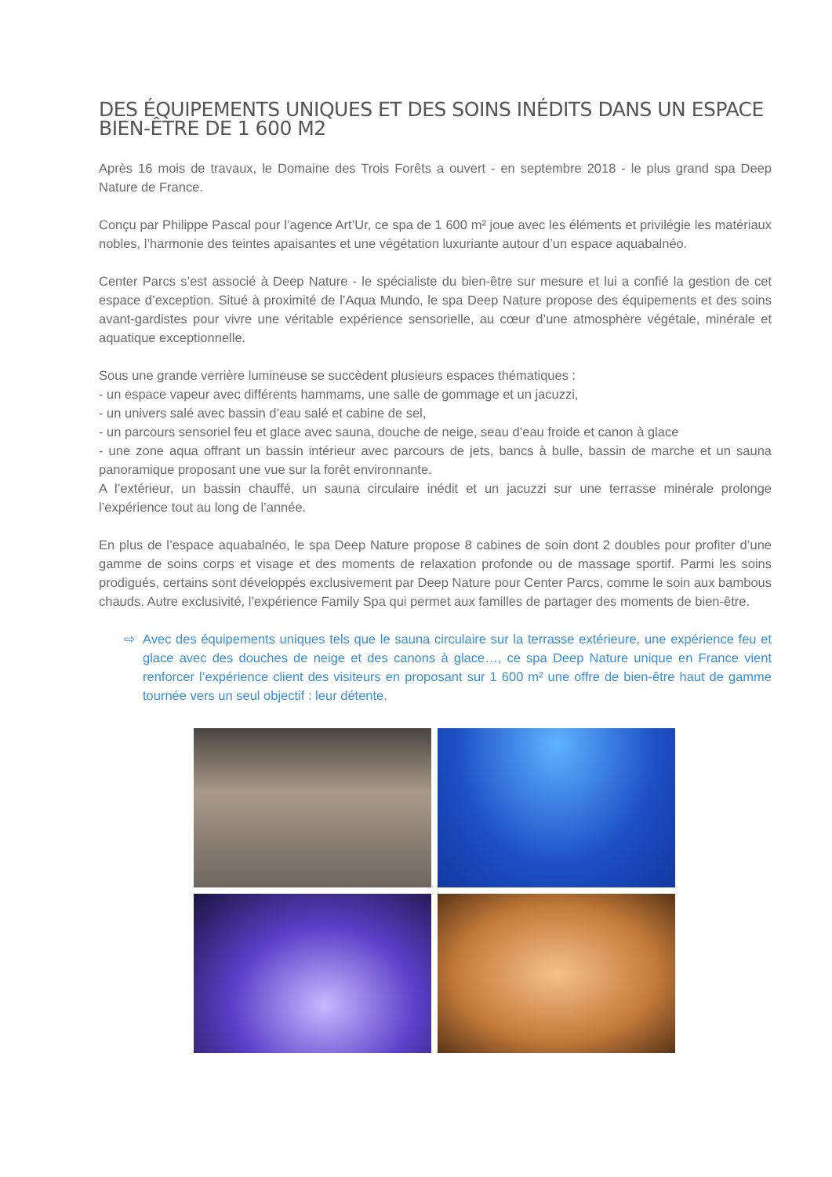DES ÉQUIPEMENTS UNIQUES ET DES SOINS INÉDITS DANS UN ESPACE BIEN-ÊTRE DE 1 600 M2
Après 16 mois de travaux, le Domaine des Trois Forêts a ouvert - en septembre 2018 - le plus grand spa Deep Nature de France.
Conçu par Philippe Pascal pour l’agence Art’Ur, ce spa de 1 600 m² joue avec les éléments et privilégie les matériaux nobles, l’harmonie des teintes apaisantes et une végétation luxuriante autour d’un espace aquabalnéo.
Center Parcs s’est associé à Deep Nature - le spécialiste du bien-être sur mesure et lui a confié la gestion de cet espace d’exception. Situé à proximité de l’Aqua Mundo, le spa Deep Nature propose des équipements et des soins avant-gardistes pour vivre une véritable expérience sensorielle, au cœur d’une atmosphère végétale, minérale et aquatique exceptionnelle.
Sous une grande verrière lumineuse se succèdent plusieurs espaces thématiques :
- un espace vapeur avec différents hammams, une salle de gommage et un jacuzzi,
- un univers salé avec bassin d’eau salé et cabine de sel,
- un parcours sensoriel feu et glace avec sauna, douche de neige, seau d’eau froide et canon à glace
- une zone aqua offrant un bassin intérieur avec parcours de jets, bancs à bulle, bassin de marche et un sauna panoramique proposant une vue sur la forêt environnante.
A l’extérieur, un bassin chauffé, un sauna circulaire inédit et un jacuzzi sur une terrasse minérale prolonge l’expérience tout au long de l’année.
En plus de l’espace aquabalnéo, le spa Deep Nature propose 8 cabines de soin dont 2 doubles pour profiter d’une gamme de soins corps et visage et des moments de relaxation profonde ou de massage sportif. Parmi les soins prodigués, certains sont développés exclusivement par Deep Nature pour Center Parcs, comme le soin aux bambous chauds. Autre exclusivité, l’expérience Family Spa qui permet aux familles de partager des moments de bien-être.
⇨ Avec des équipements uniques tels que le sauna circulaire sur la terrasse extérieure, une expérience feu et glace avec des douches de neige et des canons à glace…, ce spa Deep Nature unique en France vient renforcer l’expérience client des visiteurs en proposant sur 1 600 m² une offre de bien-être haut de gamme tournée vers un seul objectif : leur détente.